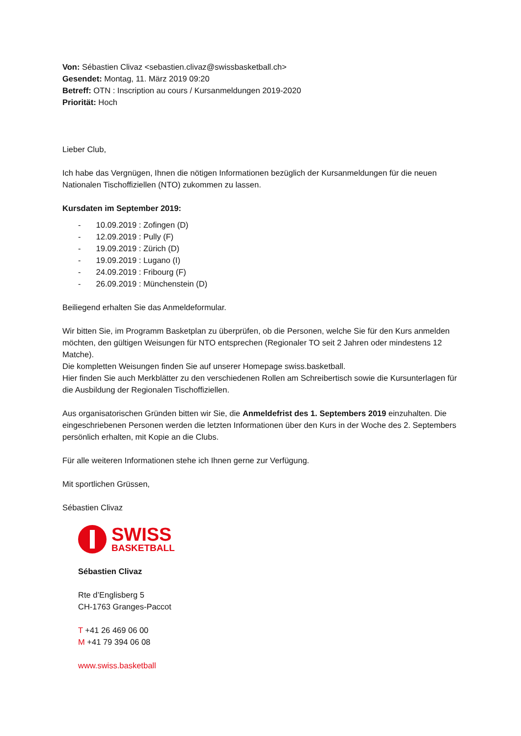Von: Sébastien Clivaz <sebastien.clivaz@swissbasketball.ch>
Gesendet: Montag, 11. März 2019 09:20
Betreff: OTN : Inscription au cours / Kursanmeldungen 2019-2020
Priorität: Hoch
Lieber Club,
Ich habe das Vergnügen, Ihnen die nötigen Informationen bezüglich der Kursanmeldungen für die neuen Nationalen Tischoffiziellen (NTO) zukommen zu lassen.
Kursdaten im September 2019:
- 10.09.2019 : Zofingen (D)
- 12.09.2019 : Pully (F)
- 19.09.2019 : Zürich (D)
- 19.09.2019 : Lugano (I)
- 24.09.2019 : Fribourg (F)
- 26.09.2019 : Münchenstein (D)
Beiliegend erhalten Sie das Anmeldeformular.
Wir bitten Sie, im Programm Basketplan zu überprüfen, ob die Personen, welche Sie für den Kurs anmelden möchten, den gültigen Weisungen für NTO entsprechen (Regionaler TO seit 2 Jahren oder mindestens 12 Matche).
Die kompletten Weisungen finden Sie auf unserer Homepage swiss.basketball.
Hier finden Sie auch Merkblätter zu den verschiedenen Rollen am Schreibertisch sowie die Kursunterlagen für die Ausbildung der Regionalen Tischoffiziellen.
Aus organisatorischen Gründen bitten wir Sie, die Anmeldefrist des 1. Septembers 2019 einzuhalten. Die eingeschriebenen Personen werden die letzten Informationen über den Kurs in der Woche des 2. Septembers persönlich erhalten, mit Kopie an die Clubs.
Für alle weiteren Informationen stehe ich Ihnen gerne zur Verfügung.
Mit sportlichen Grüssen,
Sébastien Clivaz
SWISS
BASKETBALL
Sébastien Clivaz
Rte d’Englisberg 5
CH-1763 Granges-Paccot
T +41 26 469 06 00
M +41 79 394 06 08
www.swiss.basketball